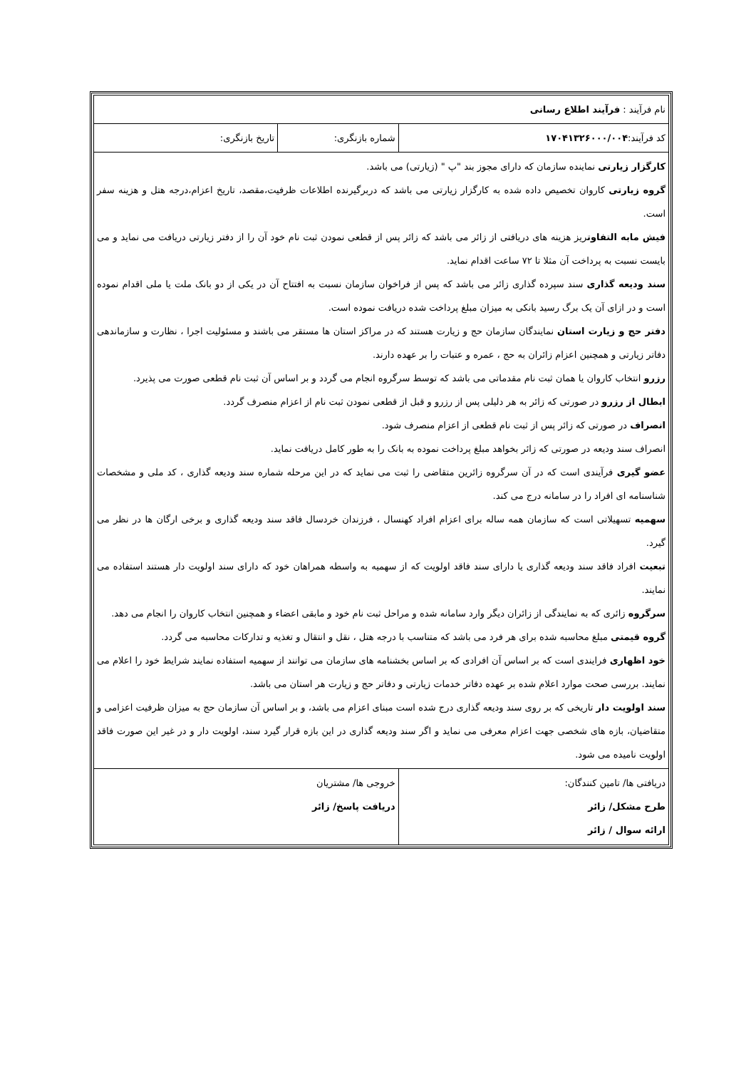| نام فرآیند : فرآیند اطلاع رسانی | | |
| کد فرآیند: ۱۷۰۴۱۳۲۶۰۰۰/۰۰۴ | شماره بازنگری: | تاریخ بازنگری: |
| کارگزار زیارتی نماینده سازمان که دارای مجوز بند "پ " (زیارتی) می باشد. گروه زیارتی کاروان تخصیص داده شده به کارگزار زیارتی می باشد که دربرگیرنده اطلاعات ظرفیت،مقصد، تاریخ اعزام،درجه هتل و هزینه سفر است. فیش مابه التفاوت ریز هزینه های دریافتی از زائر می باشد که زائر پس از قطعی نمودن ثبت نام خود آن را از دفتر زیارتی دریافت می نماید و می بایست نسبت به پرداخت آن مثلا تا ۷۲ ساعت اقدام نماید. سند ودیعه گذاری سند سپرده گذاری زائر می باشد که پس از فراخوان سازمان نسبت به افتتاح آن در یکی از دو بانک ملت یا ملی اقدام نموده است و در ازای آن یک برگ رسید بانکی به میزان مبلغ پرداخت شده دریافت نموده است. دفتر حج و زیارت استان نمایندگان سازمان حج و زیارت هستند که در مراکز استان ها مستقر می باشند و مسئولیت اجرا ، نظارت و سازماندهی دفاتر زیارتی و همچنین اعزام زائران به حج ، عمره و عتبات را بر عهده دارند. رزرو انتخاب کاروان یا همان ثبت نام مقدماتی می باشد که توسط سرگروه انجام می گردد و بر اساس آن ثبت نام قطعی صورت می پذیرد. ابطال از رزرو در صورتی که زائر به هر دلیلی پس از رزرو و قبل از قطعی نمودن ثبت نام از اعزام منصرف گردد. انصراف در صورتی که زائر پس از ثبت نام قطعی از اعزام منصرف شود. انصراف سند ودیعه در صورتی که زائر بخواهد مبلغ پرداخت نموده به بانک را به طور کامل دریافت نماید. عضو گیری فرآیندی است که در آن سرگروه زائرین متقاضی را ثبت می نماید که در این مرحله شماره سند ودیعه گذاری ، کد ملی و مشخصات شناسنامه ای افراد را در سامانه درج می کند. سهمیه تسهیلاتی است که سازمان همه ساله برای اعزام افراد کهنسال ، فرزندان خردسال فاقد سند ودیعه گذاری و برخی ارگان ها در نظر می گیرد. تبعیت افراد فاقد سند ودیعه گذاری یا دارای سند فاقد اولویت که از سهمیه به واسطه همراهان خود که دارای سند اولویت دار هستند استفاده می نمایند. سرگروه زائری که به نمایندگی از زائران دیگر وارد سامانه شده و مراحل ثبت نام خود و مابقی اعضاء و همچنین انتخاب کاروان را انجام می دهد. گروه قیمتی مبلغ محاسبه شده برای هر فرد می باشد که متناسب با درجه هتل ، نقل و انتقال و تغذیه و تدارکات محاسبه می گردد. خود اظهاری فرایندی است که بر اساس آن افرادی که بر اساس بخشنامه های سازمان می توانند از سهمیه استفاده نمایند شرایط خود را اعلام می نمایند. بررسی صحت موارد اعلام شده بر عهده دفاتر خدمات زیارتی و دفاتر حج و زیارت هر استان می باشد. سند اولویت دار تاریخی که بر روی سند ودیعه گذاری درج شده است مبنای اعزام می باشد، و بر اساس آن سازمان حج به میزان ظرفیت اعزامی و متقاضیان، بازه های شخصی جهت اعزام معرفی می نماید و اگر سند ودیعه گذاری در این بازه قرار گیرد سند، اولویت دار و در غیر این صورت فاقد اولویت نامیده می شود. | | |
| دریافتی ها/ تامین کنندگان: طرح مشکل/ زائر ارائه سوال / زائر | خروجی ها/ مشتریان دریافت پاسخ/ زائر | |